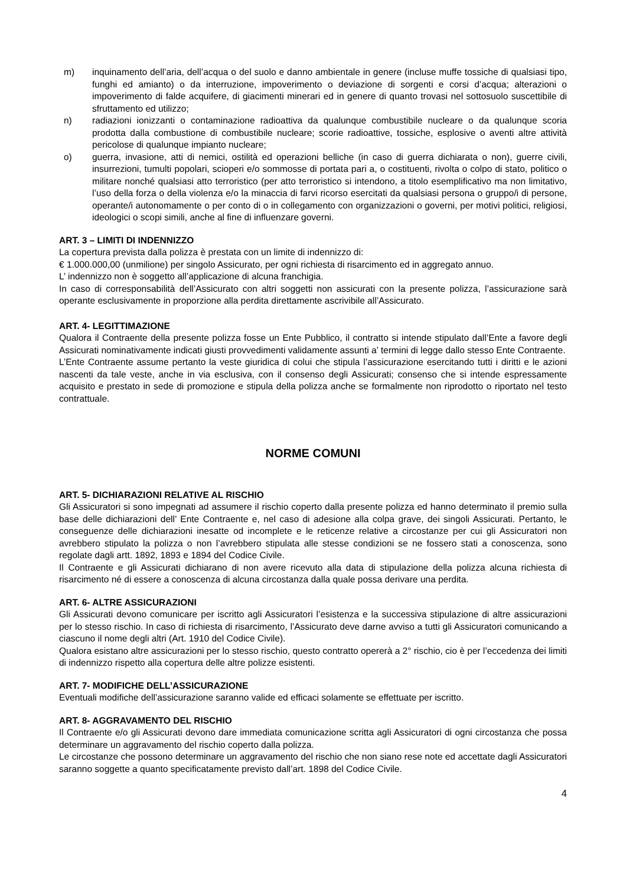m) inquinamento dell’aria, dell’acqua o del suolo e danno ambientale in genere (incluse muffe tossiche di qualsiasi tipo, funghi ed amianto) o da interruzione, impoverimento o deviazione di sorgenti e corsi d’acqua; alterazioni o impoverimento di falde acquifere, di giacimenti minerari ed in genere di quanto trovasi nel sottosuolo suscettibile di sfruttamento ed utilizzo;
n) radiazioni ionizzanti o contaminazione radioattiva da qualunque combustibile nucleare o da qualunque scoria prodotta dalla combustione di combustibile nucleare; scorie radioattive, tossiche, esplosive o aventi altre attività pericolose di qualunque impianto nucleare;
o) guerra, invasione, atti di nemici, ostilità ed operazioni belliche (in caso di guerra dichiarata o non), guerre civili, insurrezioni, tumulti popolari, scioperi e/o sommosse di portata pari a, o costituenti, rivolta o colpo di stato, politico o militare nonché qualsiasi atto terroristico (per atto terroristico si intendono, a titolo esemplificativo ma non limitativo, l’uso della forza o della violenza e/o la minaccia di farvi ricorso esercitati da qualsiasi persona o gruppo/i di persone, operante/i autonomamente o per conto di o in collegamento con organizzazioni o governi, per motivi politici, religiosi, ideologici o scopi simili, anche al fine di influenzare governi.
ART. 3 – LIMITI DI INDENNIZZO
La copertura prevista dalla polizza è prestata con un limite di indennizzo di:
€ 1.000.000,00 (unmilione) per singolo Assicurato, per ogni richiesta di risarcimento ed in aggregato annuo.
L’ indennizzo non è soggetto all’applicazione di alcuna franchigia.
In caso di corresponsabilità dell’Assicurato con altri soggetti non assicurati con la presente polizza, l’assicurazione sarà operante esclusivamente in proporzione alla perdita direttamente ascrivibile all’Assicurato.
ART. 4- LEGITTIMAZIONE
Qualora il Contraente della presente polizza fosse un Ente Pubblico, il contratto si intende stipulato dall’Ente a favore degli Assicurati nominativamente indicati giusti provvedimenti validamente assunti a’ termini di legge dallo stesso Ente Contraente.
L’Ente Contraente assume pertanto la veste giuridica di colui che stipula l’assicurazione esercitando tutti i diritti e le azioni nascenti da tale veste, anche in via esclusiva, con il consenso degli Assicurati; consenso che si intende espressamente acquisito e prestato in sede di promozione e stipula della polizza anche se formalmente non riprodotto o riportato nel testo contrattuale.
NORME COMUNI
ART. 5- DICHIARAZIONI RELATIVE AL RISCHIO
Gli Assicuratori si sono impegnati ad assumere il rischio coperto dalla presente polizza ed hanno determinato il premio sulla base delle dichiarazioni dell’ Ente Contraente e, nel caso di adesione alla colpa grave, dei singoli Assicurati. Pertanto, le conseguenze delle dichiarazioni inesatte od incomplete e le reticenze relative a circostanze per cui gli Assicuratori non avrebbero stipulato la polizza o non l’avrebbero stipulata alle stesse condizioni se ne fossero stati a conoscenza, sono regolate dagli artt. 1892, 1893 e 1894 del Codice Civile.
Il Contraente e gli Assicurati dichiarano di non avere ricevuto alla data di stipulazione della polizza alcuna richiesta di risarcimento né di essere a conoscenza di alcuna circostanza dalla quale possa derivare una perdita.
ART. 6- ALTRE ASSICURAZIONI
Gli Assicurati devono comunicare per iscritto agli Assicuratori l’esistenza e la successiva stipulazione di altre assicurazioni per lo stesso rischio. In caso di richiesta di risarcimento, l’Assicurato deve darne avviso a tutti gli Assicuratori comunicando a ciascuno il nome degli altri (Art. 1910 del Codice Civile).
Qualora esistano altre assicurazioni per lo stesso rischio, questo contratto opererà a 2° rischio, cio è per l’eccedenza dei limiti di indennizzo rispetto alla copertura delle altre polizze esistenti.
ART. 7- MODIFICHE DELL’ASSICURAZIONE
Eventuali modifiche dell’assicurazione saranno valide ed efficaci solamente se effettuate per iscritto.
ART. 8- AGGRAVAMENTO DEL RISCHIO
Il Contraente e/o gli Assicurati devono dare immediata comunicazione scritta agli Assicuratori di ogni circostanza che possa determinare un aggravamento del rischio coperto dalla polizza.
Le circostanze che possono determinare un aggravamento del rischio che non siano rese note ed accettate dagli Assicuratori saranno soggette a quanto specificatamente previsto dall’art. 1898 del Codice Civile.
4